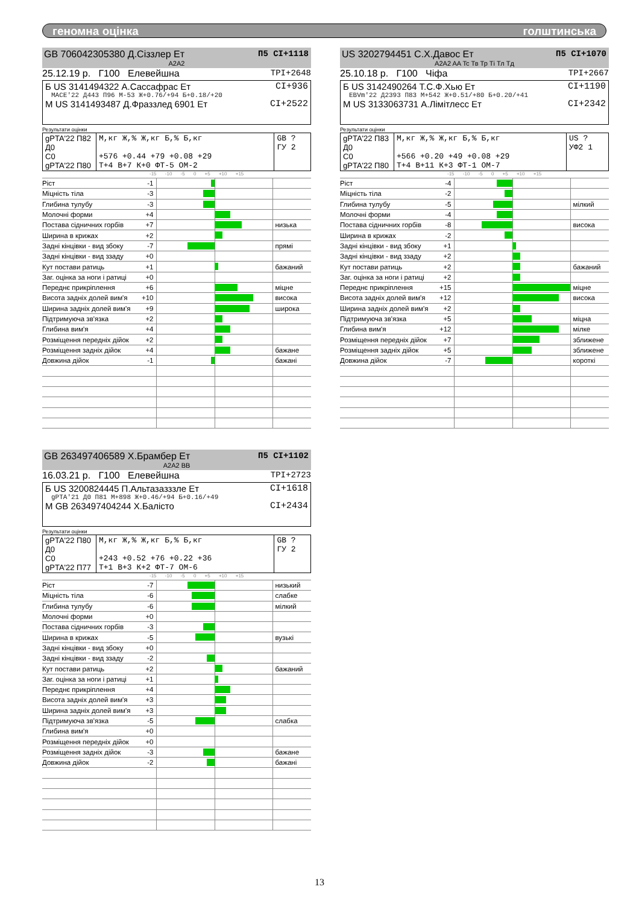геномна оцінка голштинська
GB 706042305380 Д.Сіззлер Ет
П5 CI+1118
A2A2
25.12.19 р. Г100 Елевейшна TPI+2648
Б US 3141494322 А.Сассафрас Ет CI+936
MACE'22 Д443 П96 М-53 Ж+0.76/+94 Б+0.18/+20
М US 3141493487 Д.Фраззлед 6901 Ет CI+2522
Результати оцінки
| gPTA'22 П82 Д0 С0 gPTA'22 П80 | М,кг Ж,% Ж,кг Б,% Б,кг +576 +0.44 +79 +0.08 +29 Т+4 В+7 К+0 ФТ-5 ОМ-2 | GB ? ГУ 2 |
-15 -10 -5 0 +5 +10 +15
| Ріст | -1 | | |
| Міцність тіла | -3 | | |
| Глибина тулубу | -3 | | |
| Молочні форми | +4 | | |
| Постава сідничних горбів | +7 | | низька |
| Ширина в крижах | +2 | | |
| Задні кінцівки - вид збоку | -7 | | прямі |
| Задні кінцівки - вид ззаду | +0 | | |
| Кут постави ратиць | +1 | | бажаний |
| Заг. оцінка за ноги і ратиці | +0 | | |
| Переднє прикріплення | +6 | | міцне |
| Висота задніх долей вим'я | +10 | | висока |
| Ширина задніх долей вим'я | +9 | | широка |
| Підтримуюча зв'язка | +2 | | |
| Глибина вим'я | +4 | | |
| Розміщення передніх дійок | +2 | | |
| Розміщення задніх дійок | +4 | | бажане |
| Довжина дійок | -1 | | бажані |
US 3202794451 С.Х.Давос Ет
П5 CI+1070
A2A2 AA Tc Тв Тр Ті Тл Тд
25.10.18 р. Г100 Чіфа TPI+2667
Б US 3142490264 Т.С.Ф.Хью Ет CI+1190
EBVm'22 Д2393 П83 М+542 Ж+0.51/+80 Б+0.20/+41
М US 3133063731 А.Лімітлесс Ет CI+2342
Результати оцінки
| gPTA'22 П83 Д0 С0 gPTA'22 П80 | М,кг Ж,% Ж,кг Б,% Б,кг +566 +0.20 +49 +0.08 +29 Т+4 В+11 К+3 ФТ-1 ОМ-7 | US ? УФ2 1 |
-15 -10 -5 0 +5 +10 +15
| Ріст | -4 | | |
| Міцність тіла | -2 | | |
| Глибина тулубу | -5 | | мілкий |
| Молочні форми | -4 | | |
| Постава сідничних горбів | -8 | | висока |
| Ширина в крижах | -2 | | |
| Задні кінцівки - вид збоку | +1 | | |
| Задні кінцівки - вид ззаду | +2 | | |
| Кут постави ратиць | +2 | | бажаний |
| Заг. оцінка за ноги і ратиці | +2 | | |
| Переднє прикріплення | +15 | | міцне |
| Висота задніх долей вим'я | +12 | | висока |
| Ширина задніх долей вим'я | +2 | | |
| Підтримуюча зв'язка | +5 | | міцна |
| Глибина вим'я | +12 | | мілке |
| Розміщення передніх дійок | +7 | | зближене |
| Розміщення задніх дійок | +5 | | зближене |
| Довжина дійок | -7 | | короткі |
GB 263497406589 Х.Брамбер Ет
П5 CI+1102
A2A2 BB
16.03.21 р. Г100 Елевейшна TPI+2723
Б US 3200824445 П.Альтазазззле Ет CI+1618
gPTA'21 Д0 П81 М+898 Ж+0.46/+94 Б+0.16/+49
М GB 263497404244 Х.Балісто CI+2434
Результати оцінки
| gPTA'22 П80 Д0 С0 gPTA'22 П77 | М,кг Ж,% Ж,кг Б,% Б,кг +243 +0.52 +76 +0.22 +36 Т+1 В+3 К+2 ФТ-7 ОМ-6 | GB ? ГУ 2 |
-15 -10 -5 0 +5 +10 +15
| Ріст | -7 | | низький |
| Міцність тіла | -6 | | слабке |
| Глибина тулубу | -6 | | мілкий |
| Молочні форми | +0 | | |
| Постава сідничних горбів | -3 | | |
| Ширина в крижах | -5 | | вузькі |
| Задні кінцівки - вид збоку | +0 | | |
| Задні кінцівки - вид ззаду | -2 | | |
| Кут постави ратиць | +2 | | бажаний |
| Заг. оцінка за ноги і ратиці | +1 | | |
| Переднє прикріплення | +4 | | |
| Висота задніх долей вим'я | +3 | | |
| Ширина задніх долей вим'я | +3 | | |
| Підтримуюча зв'язка | -5 | | слабка |
| Глибина вим'я | +0 | | |
| Розміщення передніх дійок | +0 | | |
| Розміщення задніх дійок | -3 | | бажане |
| Довжина дійок | -2 | | бажані |
13